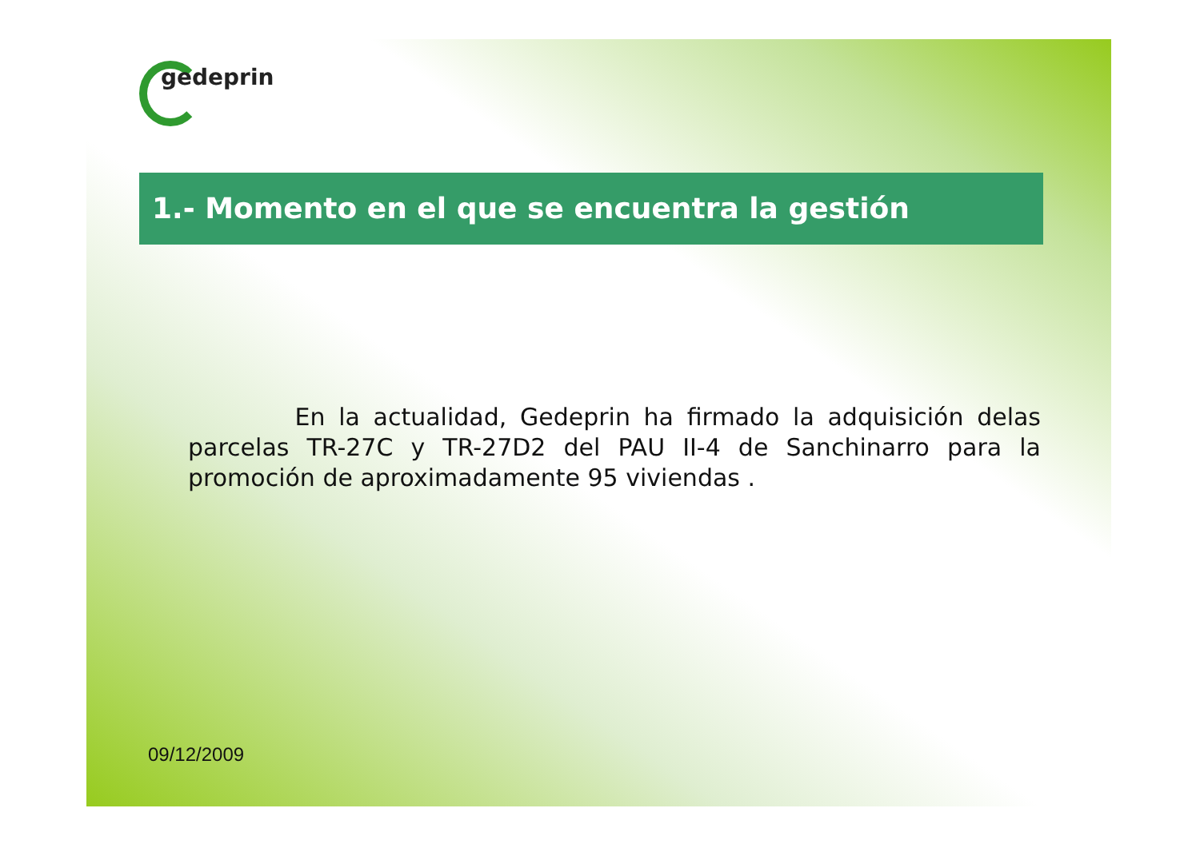gedeprin
1.- Momento en el que se encuentra la gestión
En la actualidad, Gedeprin ha firmado la adquisición delas parcelas TR-27C y TR-27D2 del PAU II-4 de Sanchinarro para la promoción de aproximadamente 95 viviendas .
09/12/2009